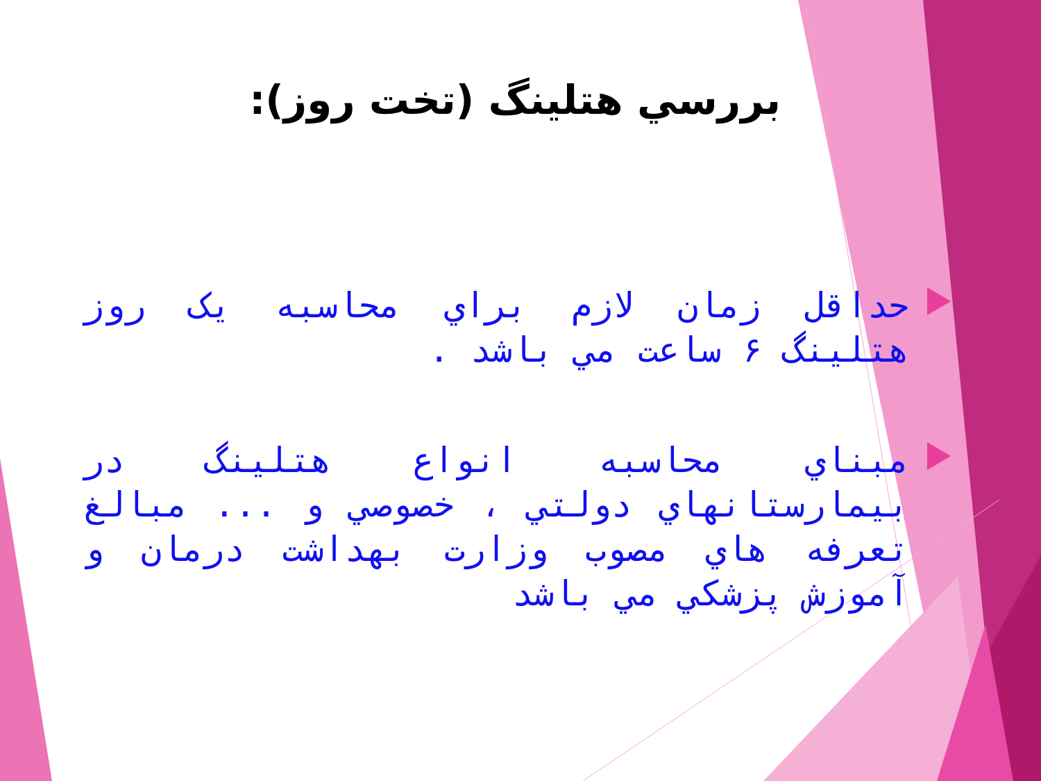بررسي هتلينگ (تخت روز):
حداقل زمان لازم براي محاسبه يک روز هتلينگ ۶ ساعت مي باشد .
مبناي محاسبه انواع هتلينگ در بيمارستانهاي دولتي ، خصوصي و ... مبالغ تعرفه هاي مصوب وزارت بهداشت درمان و آموزش پزشکي مي باشد